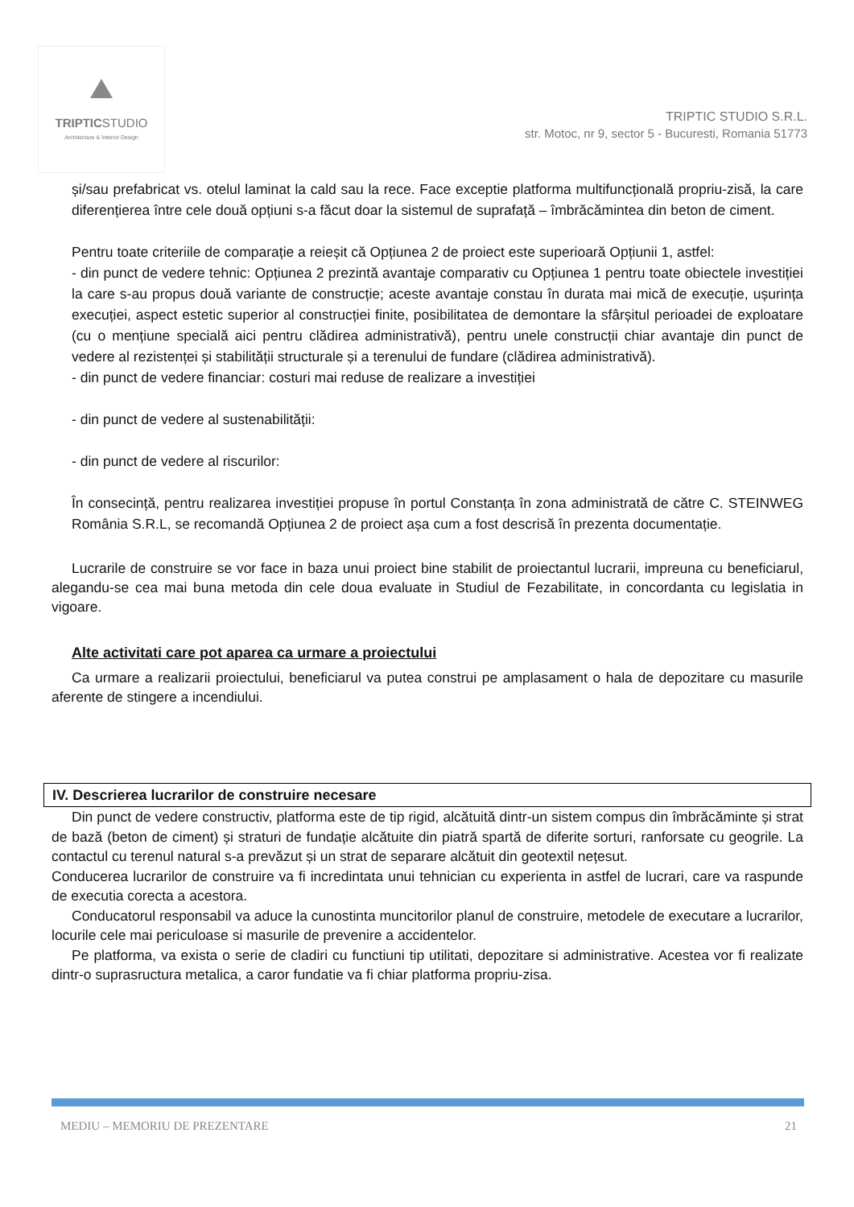TRIPTICSTUDIO
Architecture & Interior Design
TRIPTIC STUDIO S.R.L.
str. Motoc, nr 9, sector 5 - Bucuresti, Romania 51773
și/sau prefabricat vs. otelul laminat la cald sau la rece. Face exceptie platforma multifuncțională propriu-zisă, la care diferențierea între cele două opțiuni s-a făcut doar la sistemul de suprafață – îmbrăcămintea din beton de ciment.
Pentru toate criteriile de comparație a reieșit că Opțiunea 2 de proiect este superioară Opțiunii 1, astfel:
- din punct de vedere tehnic: Opțiunea 2 prezintă avantaje comparativ cu Opțiunea 1 pentru toate obiectele investiției la care s-au propus două variante de construcție; aceste avantaje constau în durata mai mică de execuție, ușurința execuției, aspect estetic superior al construcției finite, posibilitatea de demontare la sfârșitul perioadei de exploatare (cu o mențiune specială aici pentru clădirea administrativă), pentru unele construcții chiar avantaje din punct de vedere al rezistenței și stabilității structurale și a terenului de fundare (clădirea administrativă).
- din punct de vedere financiar: costuri mai reduse de realizare a investiției
- din punct de vedere al sustenabilității:
- din punct de vedere al riscurilor:
În consecință, pentru realizarea investiției propuse în portul Constanța în zona administrată de către C. STEINWEG România S.R.L, se recomandă Opțiunea 2 de proiect așa cum a fost descrisă în prezenta documentație.
Lucrarile de construire se vor face in baza unui proiect bine stabilit de proiectantul lucrarii, impreuna cu beneficiarul, alegandu-se cea mai buna metoda din cele doua evaluate in Studiul de Fezabilitate, in concordanta cu legislatia in vigoare.
Alte activitati care pot aparea ca urmare a proiectului
Ca urmare a realizarii proiectului, beneficiarul va putea construi pe amplasament o hala de depozitare cu masurile aferente de stingere a incendiului.
IV. Descrierea lucrarilor de construire necesare
Din punct de vedere constructiv, platforma este de tip rigid, alcătuită dintr-un sistem compus din îmbrăcăminte și strat de bază (beton de ciment) și straturi de fundație alcătuite din piatră spartă de diferite sorturi, ranforsate cu geogrile. La contactul cu terenul natural s-a prevăzut și un strat de separare alcătuit din geotextil nețesut.
Conducerea lucrarilor de construire va fi incredintata unui tehnician cu experienta in astfel de lucrari, care va raspunde de executia corecta a acestora.
Conducatorul responsabil va aduce la cunostinta muncitorilor planul de construire, metodele de executare a lucrarilor, locurile cele mai periculoase si masurile de prevenire a accidentelor.
Pe platforma, va exista o serie de cladiri cu functiuni tip utilitati, depozitare si administrative. Acestea vor fi realizate dintr-o suprasructura metalica, a caror fundatie va fi chiar platforma propriu-zisa.
MEDIU – MEMORIU DE PREZENTARE 21